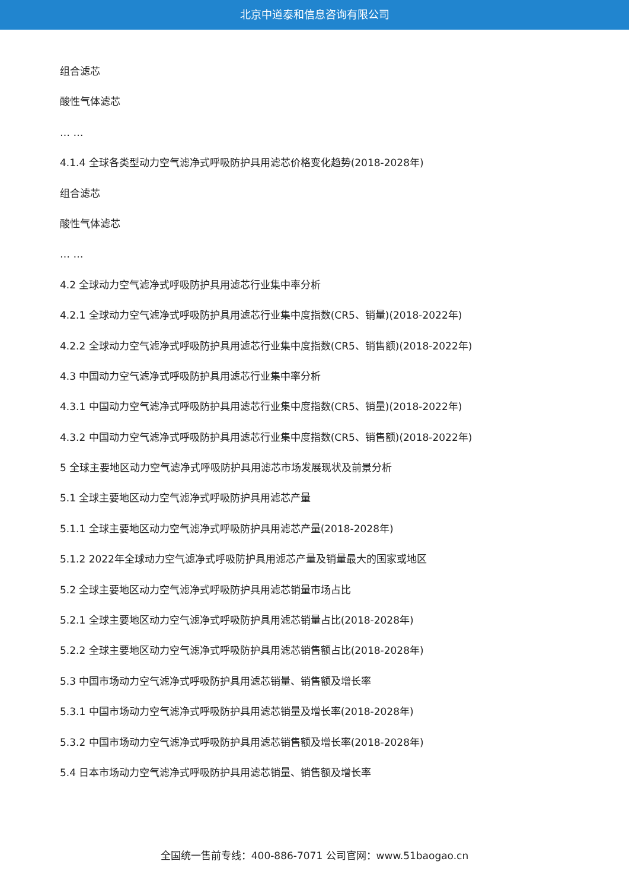北京中道泰和信息咨询有限公司
组合滤芯
酸性气体滤芯
… …
4.1.4 全球各类型动力空气滤净式呼吸防护具用滤芯价格变化趋势(2018-2028年)
组合滤芯
酸性气体滤芯
… …
4.2 全球动力空气滤净式呼吸防护具用滤芯行业集中率分析
4.2.1 全球动力空气滤净式呼吸防护具用滤芯行业集中度指数(CR5、销量)(2018-2022年)
4.2.2 全球动力空气滤净式呼吸防护具用滤芯行业集中度指数(CR5、销售额)(2018-2022年)
4.3 中国动力空气滤净式呼吸防护具用滤芯行业集中率分析
4.3.1 中国动力空气滤净式呼吸防护具用滤芯行业集中度指数(CR5、销量)(2018-2022年)
4.3.2 中国动力空气滤净式呼吸防护具用滤芯行业集中度指数(CR5、销售额)(2018-2022年)
5 全球主要地区动力空气滤净式呼吸防护具用滤芯市场发展现状及前景分析
5.1 全球主要地区动力空气滤净式呼吸防护具用滤芯产量
5.1.1 全球主要地区动力空气滤净式呼吸防护具用滤芯产量(2018-2028年)
5.1.2 2022年全球动力空气滤净式呼吸防护具用滤芯产量及销量最大的国家或地区
5.2 全球主要地区动力空气滤净式呼吸防护具用滤芯销量市场占比
5.2.1 全球主要地区动力空气滤净式呼吸防护具用滤芯销量占比(2018-2028年)
5.2.2 全球主要地区动力空气滤净式呼吸防护具用滤芯销售额占比(2018-2028年)
5.3 中国市场动力空气滤净式呼吸防护具用滤芯销量、销售额及增长率
5.3.1 中国市场动力空气滤净式呼吸防护具用滤芯销量及增长率(2018-2028年)
5.3.2 中国市场动力空气滤净式呼吸防护具用滤芯销售额及增长率(2018-2028年)
5.4 日本市场动力空气滤净式呼吸防护具用滤芯销量、销售额及增长率
全国统一售前专线：400-886-7071 公司官网：www.51baogao.cn